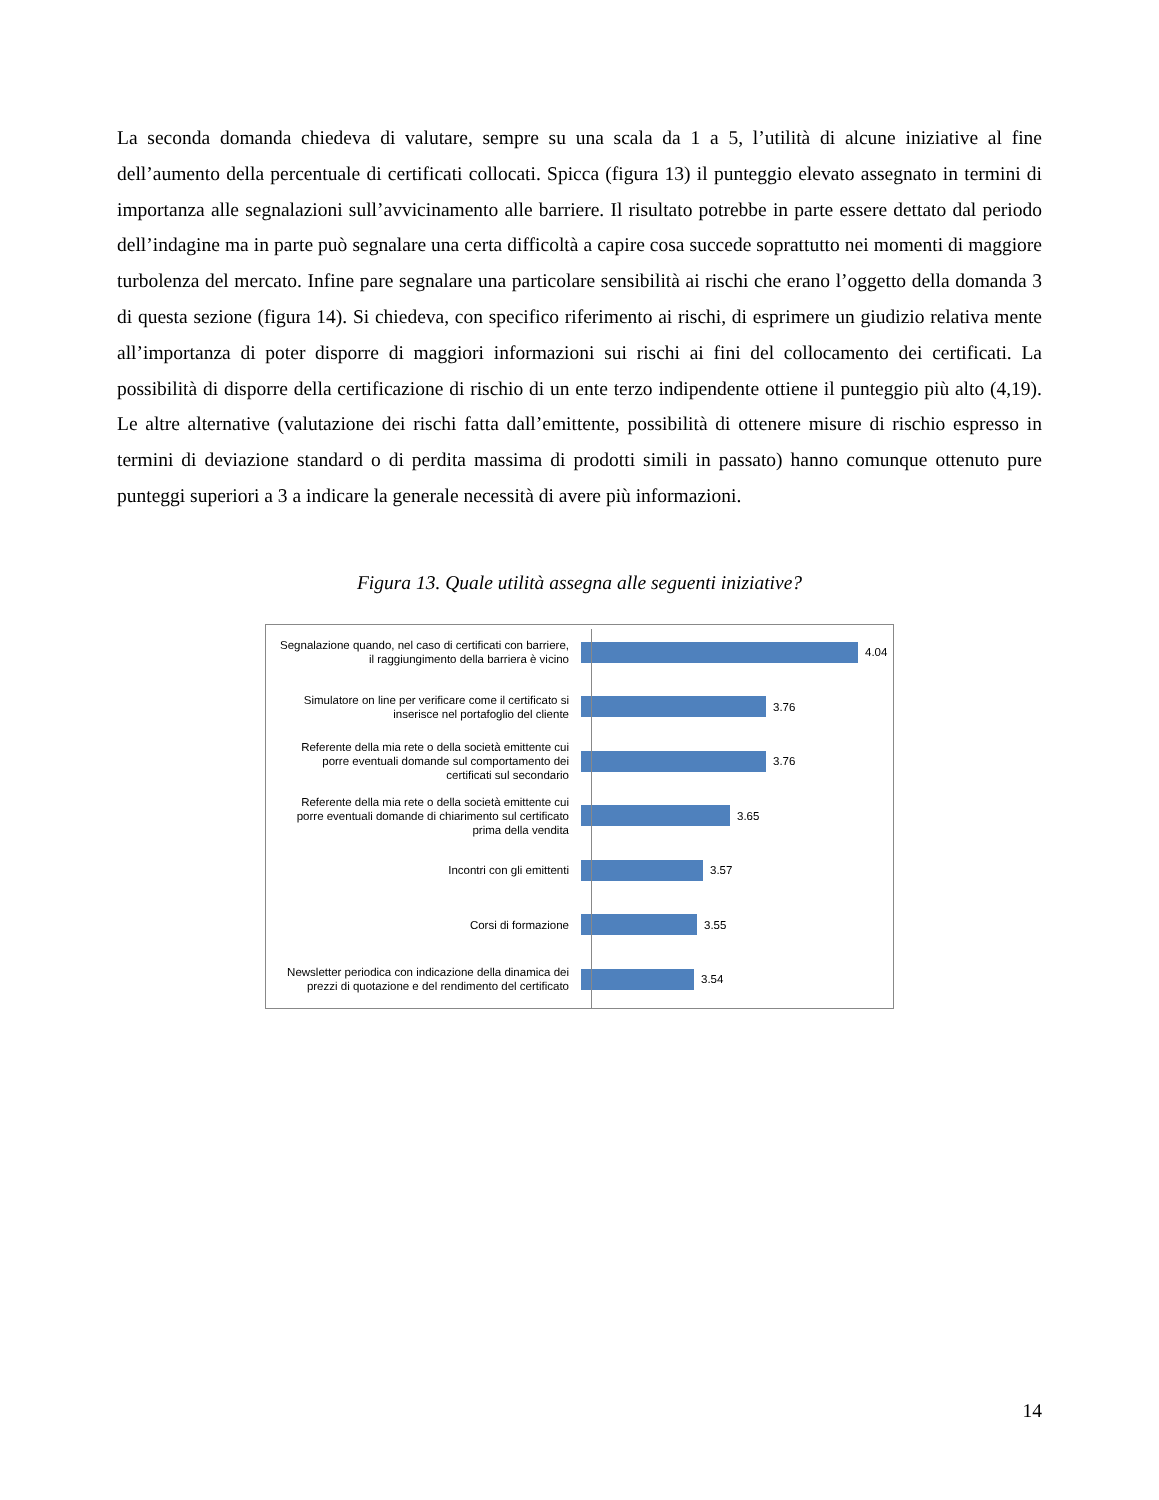La seconda domanda chiedeva di valutare, sempre su una scala da 1 a 5, l’utilità di alcune iniziative al fine dell’aumento della percentuale di certificati collocati. Spicca (figura 13) il punteggio elevato assegnato in termini di importanza alle segnalazioni sull’avvicinamento alle barriere. Il risultato potrebbe in parte essere dettato dal periodo dell’indagine ma in parte può segnalare una certa difficoltà a capire cosa succede soprattutto nei momenti di maggiore turbolenza del mercato. Infine pare segnalare una particolare sensibilità ai rischi che erano l’oggetto della domanda 3 di questa sezione (figura 14). Si chiedeva, con specifico riferimento ai rischi, di esprimere un giudizio relativa mente all’importanza di poter disporre di maggiori informazioni sui rischi ai fini del collocamento dei certificati. La possibilità di disporre della certificazione di rischio di un ente terzo indipendente ottiene il punteggio più alto (4,19). Le altre alternative (valutazione dei rischi fatta dall’emittente, possibilità di ottenere misure di rischio espresso in termini di deviazione standard o di perdita massima di prodotti simili in passato) hanno comunque ottenuto pure punteggi superiori a 3 a indicare la generale necessità di avere più informazioni.
Figura 13. Quale utilità assegna alle seguenti iniziative?
Segnalazione quando, nel caso di certificati con barriere, il raggiungimento della barriera è vicino
4.04
Simulatore on line per verificare come il certificato si inserisce nel portafoglio del cliente
3.76
Referente della mia rete o della società emittente cui porre eventuali domande sul comportamento dei certificati sul secondario
3.76
Referente della mia rete o della società emittente cui porre eventuali domande di chiarimento sul certificato prima della vendita
3.65
Incontri con gli emittenti
3.57
Corsi di formazione
3.55
Newsletter periodica con indicazione della dinamica dei prezzi di quotazione e del rendimento del certificato
3.54
14